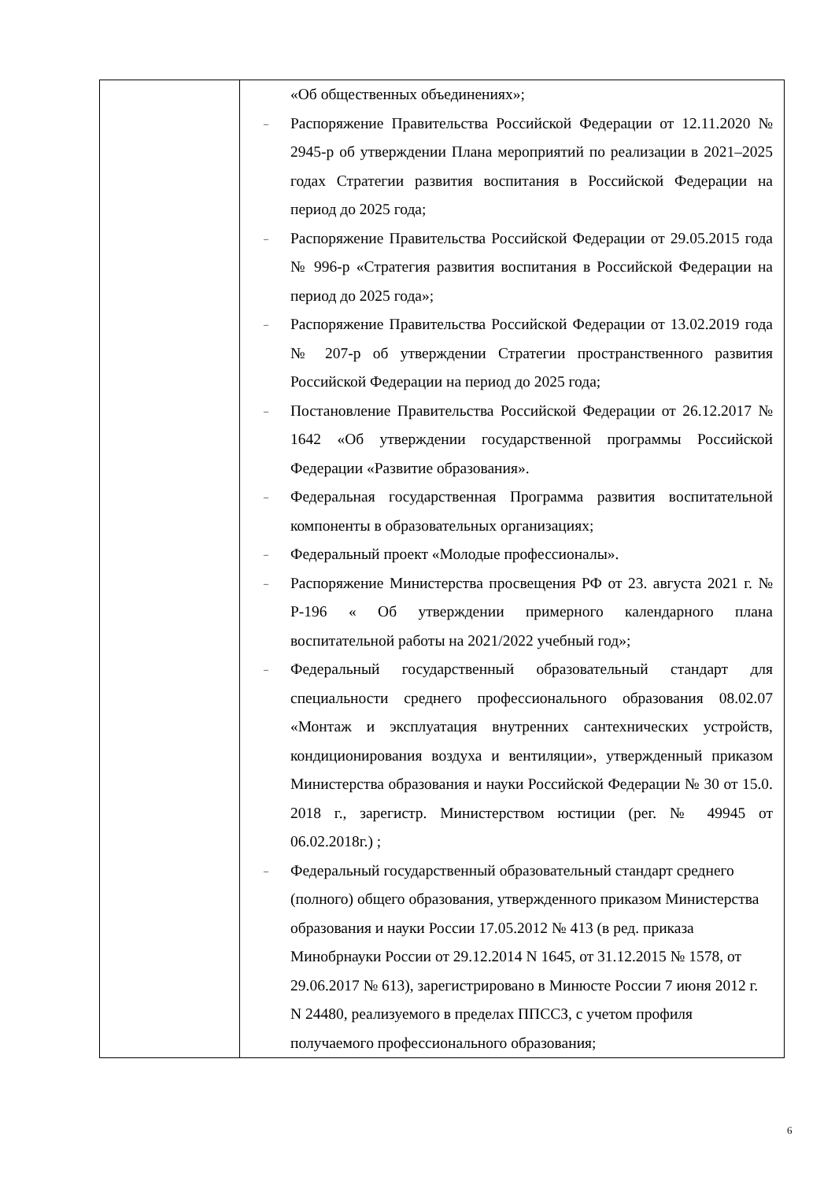| | «Об общественных объединениях»; – Распоряжение Правительства Российской Федерации от 12.11.2020 № 2945-р об утверждении Плана мероприятий по реализации в 2021–2025 годах Стратегии развития воспитания в Российской Федерации на период до 2025 года; – Распоряжение Правительства Российской Федерации от 29.05.2015 года № 996-р «Стратегия развития воспитания в Российской Федерации на период до 2025 года»; – Распоряжение Правительства Российской Федерации от 13.02.2019 года № 207-р об утверждении Стратегии пространственного развития Российской Федерации на период до 2025 года; – Постановление Правительства Российской Федерации от 26.12.2017 № 1642 «Об утверждении государственной программы Российской Федерации «Развитие образования». – Федеральная государственная Программа развития воспитательной компоненты в образовательных организациях; – Федеральный проект «Молодые профессионалы». – Распоряжение Министерства просвещения РФ от 23. августа 2021 г. № Р-196 « Об утверждении примерного календарного плана воспитательной работы на 2021/2022 учебный год»; – Федеральный государственный образовательный стандарт для специальности среднего профессионального образования 08.02.07 «Монтаж и эксплуатация внутренних сантехнических устройств, кондиционирования воздуха и вентиляции», утвержденный приказом Министерства образования и науки Российской Федерации № 30 от 15.0. 2018 г., зарегистр. Министерством юстиции (рег. № 49945 от 06.02.2018г.) ; – Федеральный государственный образовательный стандарт среднего (полного) общего образования, утвержденного приказом Министерства образования и науки России 17.05.2012 № 413 (в ред. приказа Минобрнауки России от 29.12.2014 N 1645, от 31.12.2015 № 1578, от 29.06.2017 № 613), зарегистрировано в Минюсте России 7 июня 2012 г. N 24480, реализуемого в пределах ППССЗ, с учетом профиля получаемого профессионального образования; |
6